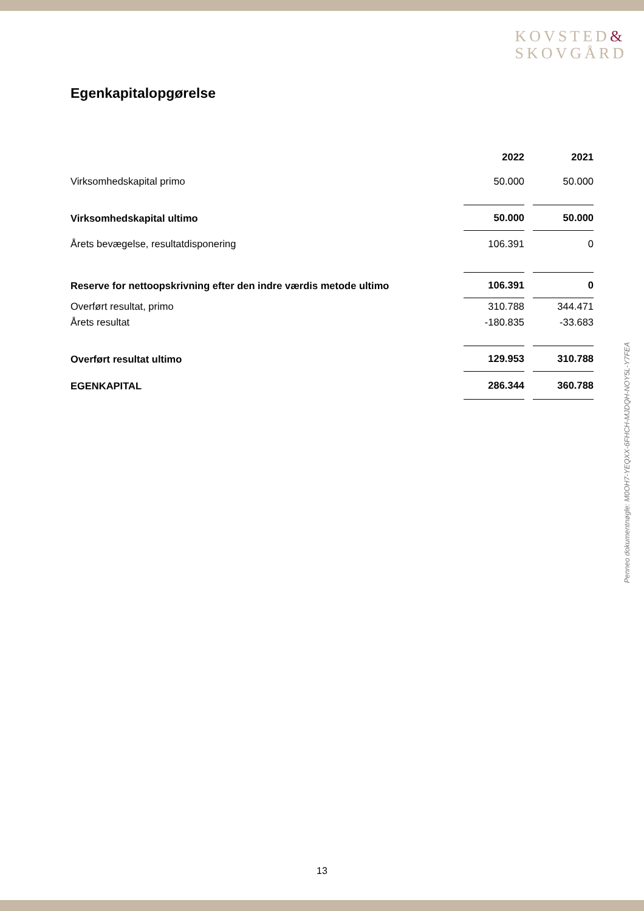KOVSTED&
SKOVGÅRD
Egenkapitalopgørelse
| | 2022 | | 2021 |
| --- | --- | --- | --- |
| Virksomhedskapital primo | 50.000 | | 50.000 |
| Virksomhedskapital ultimo | 50.000 | | 50.000 |
| Årets bevægelse, resultatdisponering | 106.391 | | 0 |
| Reserve for nettoopskrivning efter den indre værdis metode ultimo | 106.391 | | 0 |
| Overført resultat, primo | 310.788 | | 344.471 |
| Årets resultat | -180.835 | | -33.683 |
| Overført resultat ultimo | 129.953 | | 310.788 |
| EGENKAPITAL | 286.344 | | 360.788 |
Penneo dokumentnøgle: M0OH7-YEQXX-6FHCH-MJDQH-NOY5L-Y7FEA
13